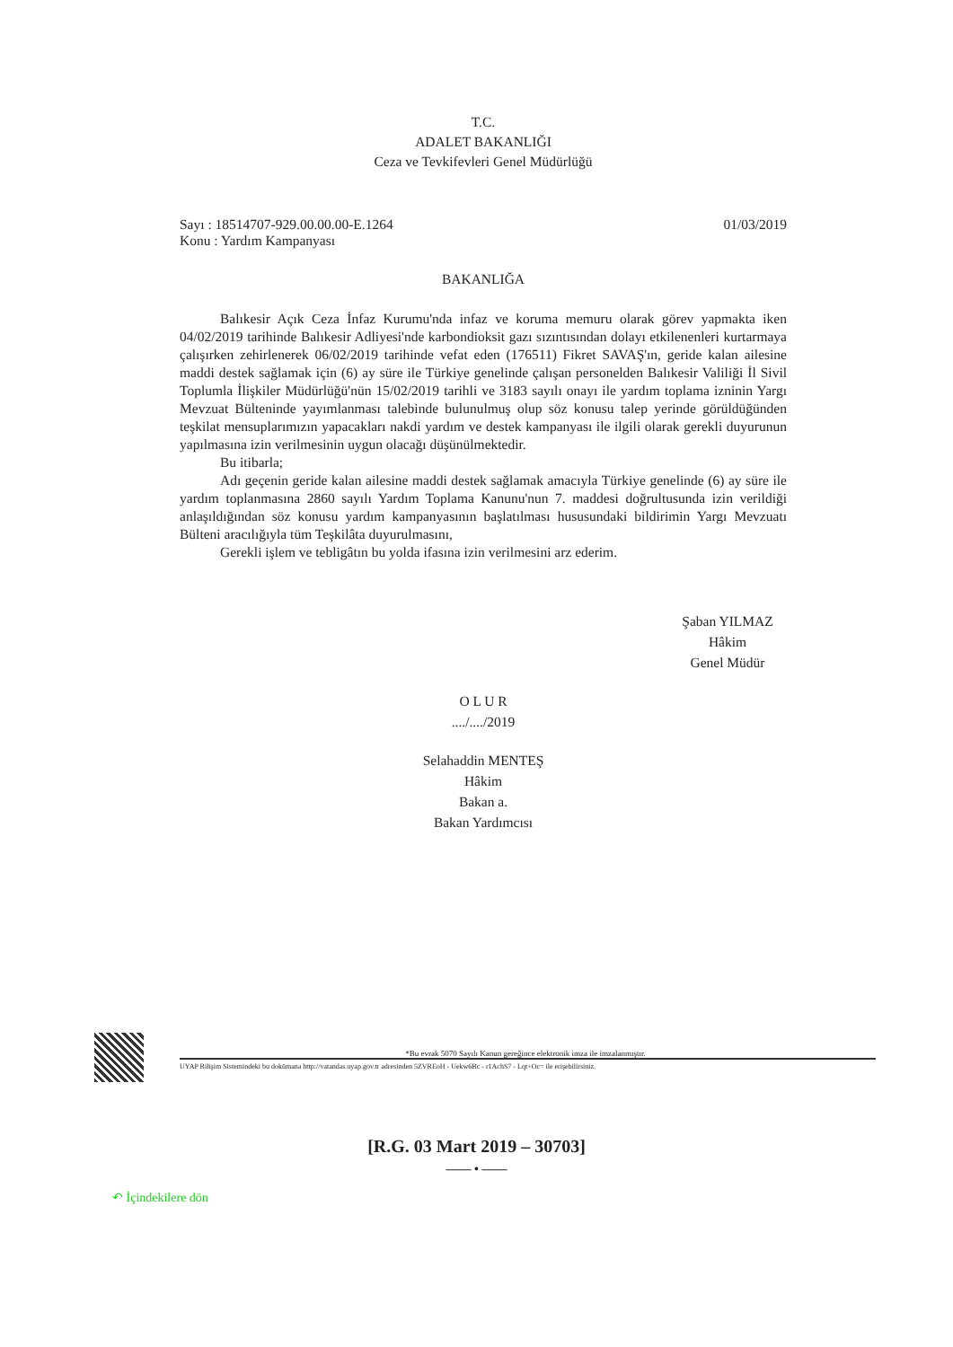T.C.
ADALET BAKANLIĞI
Ceza ve Tevkifevleri Genel Müdürlüğü
Sayı : 18514707-929.00.00.00-E.1264 01/03/2019
Konu : Yardım Kampanyası
BAKANLIĞA
Balıkesir Açık Ceza İnfaz Kurumu'nda infaz ve koruma memuru olarak görev yapmakta iken 04/02/2019 tarihinde Balıkesir Adliyesi'nde karbondioksit gazı sızıntısından dolayı etkilenenleri kurtarmaya çalışırken zehirlenerek 06/02/2019 tarihinde vefat eden (176511) Fikret SAVAŞ'ın, geride kalan ailesine maddi destek sağlamak için (6) ay süre ile Türkiye genelinde çalışan personelden Balıkesir Valiliği İl Sivil Toplumla İlişkiler Müdürlüğü'nün 15/02/2019 tarihli ve 3183 sayılı onayı ile yardım toplama izninin Yargı Mevzuat Bülteninde yayımlanması talebinde bulunulmuş olup söz konusu talep yerinde görüldüğünden teşkilat mensuplarımızın yapacakları nakdi yardım ve destek kampanyası ile ilgili olarak gerekli duyurunun yapılmasına izin verilmesinin uygun olacağı düşünülmektedir.
Bu itibarla;
Adı geçenin geride kalan ailesine maddi destek sağlamak amacıyla Türkiye genelinde (6) ay süre ile yardım toplanmasına 2860 sayılı Yardım Toplama Kanunu'nun 7. maddesi doğrultusunda izin verildiği anlaşıldığından söz konusu yardım kampanyasının başlatılması hususundaki bildirimin Yargı Mevzuatı Bülteni aracılığıyla tüm Teşkilâta duyurulmasını,
Gerekli işlem ve tebligâtın bu yolda ifasına izin verilmesini arz ederim.
Şaban YILMAZ
Hâkim
Genel Müdür
O L U R
..../..../2019
Selahaddin MENTEŞ
Hâkim
Bakan a.
Bakan Yardımcısı
*Bu evrak 5070 Sayılı Kanun gereğince elektronik imza ile imzalanmıştır.
UYAP Bilişim Sistemindeki bu dokümana http://vatandas.uyap.gov.tr adresinden 5ZVREoH - Uekw6Bc - r1AchS7 - Lqt+Oc= ile erişebilirsiniz.
[R.G. 03 Mart 2019 – 30703]
—— • ——
↶ İçindekilere dön